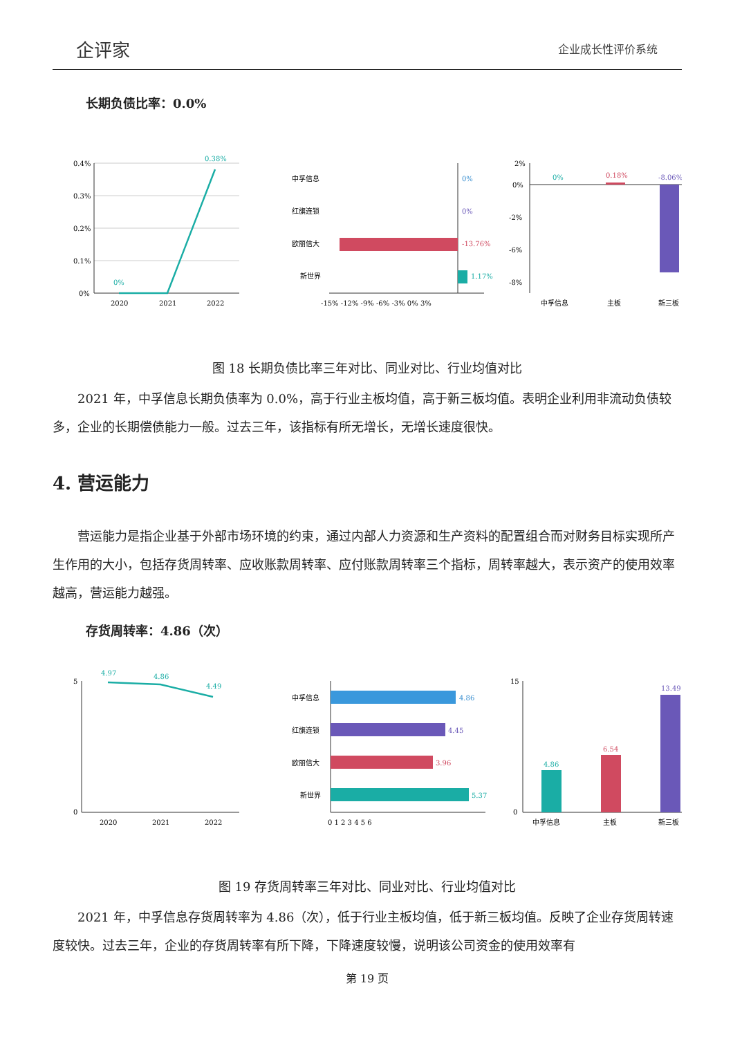企评家 企业成长性评价系统
长期负债比率：0.0%
0.4%
0.3%
0.2%
0.1%
0%
2020
2021
2022
0.38%
0%
中孚信息
红旗连锁
欧丽信大
新世界
0%
0%
-13.76%
1.17%
-15% -12% -9% -6% -3% 0% 3%
2%
0%
-2%
-6%
-8%
0%
0.18%
-8.06%
中孚信息
主板
新三板
图 18 长期负债比率三年对比、同业对比、行业均值对比
2021 年，中孚信息长期负债率为 0.0%，高于行业主板均值，高于新三板均值。表明企业利用非流动负债较多，企业的长期偿债能力一般。过去三年，该指标有所无增长，无增长速度很快。
4. 营运能力
营运能力是指企业基于外部市场环境的约束，通过内部人力资源和生产资料的配置组合而对财务目标实现所产生作用的大小，包括存货周转率、应收账款周转率、应付账款周转率三个指标，周转率越大，表示资产的使用效率越高，营运能力越强。
存货周转率：4.86（次）
5
0
2020
2021
2022
4.97
4.86
4.49
中孚信息
红旗连锁
欧丽信大
新世界
4.86
4.45
3.96
5.37
0 1 2 3 4 5 6
15
0
4.86
6.54
13.49
中孚信息
主板
新三板
图 19 存货周转率三年对比、同业对比、行业均值对比
2021 年，中孚信息存货周转率为 4.86（次），低于行业主板均值，低于新三板均值。反映了企业存货周转速度较快。过去三年，企业的存货周转率有所下降，下降速度较慢，说明该公司资金的使用效率有
第 19 页